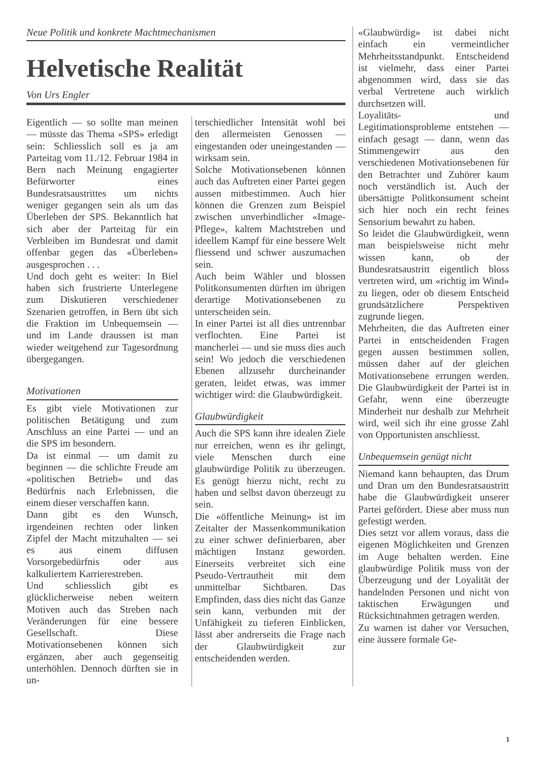Neue Politik und konkrete Machtmechanismen
Helvetische Realität
Von Urs Engler
Eigentlich — so sollte man meinen — müsste das Thema «SPS» erledigt sein: Schliesslich soll es ja am Parteitag vom 11./12. Februar 1984 in Bern nach Meinung engagierter Befürworter eines Bundesratsaustrittes um nichts weniger gegangen sein als um das Überleben der SPS. Bekanntlich hat sich aber der Parteitag für ein Verbleiben im Bundesrat und damit offenbar gegen das «Überleben» ausgesprochen . . .
Und doch geht es weiter: In Biel haben sich frustrierte Unterlegene zum Diskutieren verschiedener Szenarien getroffen, in Bern übt sich die Fraktion im Unbequemsein — und im Lande draussen ist man wieder weitgehend zur Tagesordnung übergegangen.
Motivationen
Es gibt viele Motivationen zur politischen Betätigung und zum Anschluss an eine Partei — und an die SPS im besondern.
Da ist einmal — um damit zu beginnen — die schlichte Freude am «politischen Betrieb» und das Bedürfnis nach Erlebnissen, die einem dieser verschaffen kann.
Dann gibt es den Wunsch, irgendeinen rechten oder linken Zipfel der Macht mitzuhalten — sei es aus einem diffusen Vorsorgebedürfnis oder aus kalkuliertem Karrierestreben.
Und schliesslich gibt es glücklicherweise neben weitern Motiven auch das Streben nach Veränderungen für eine bessere Gesellschaft. Diese Motivationsebenen können sich ergänzen, aber auch gegenseitig unterhöhlen. Dennoch dürften sie in un-
terschiedlicher Intensität wohl bei den allermeisten Genossen — eingestanden oder uneingestanden — wirksam sein.
Solche Motivationsebenen können auch das Auftreten einer Partei gegen aussen mitbestimmen. Auch hier können die Grenzen zum Beispiel zwischen unverbindlicher «Image-Pflege», kaltem Machtstreben und ideellem Kampf für eine bessere Welt fliessend und schwer auszumachen sein.
Auch beim Wähler und blossen Politkonsumenten dürften im übrigen derartige Motivationsebenen zu unterscheiden sein.
In einer Partei ist all dies untrennbar verflochten. Eine Partei ist mancherlei — und sie muss dies auch sein! Wo jedoch die verschiedenen Ebenen allzusehr durcheinander geraten, leidet etwas, was immer wichtiger wird: die Glaubwürdigkeit.
Glaubwürdigkeit
Auch die SPS kann ihre idealen Ziele nur erreichen, wenn es ihr gelingt, viele Menschen durch eine glaubwürdige Politik zu überzeugen. Es genügt hierzu nicht, recht zu haben und selbst davon überzeugt zu sein.
Die «öffentliche Meinung» ist im Zeitalter der Massenkommunikation zu einer schwer definierbaren, aber mächtigen Instanz geworden. Einerseits verbreitet sich eine Pseudo-Vertrautheit mit dem unmittelbar Sichtbaren. Das Empfinden, dass dies nicht das Ganze sein kann, verbunden mit der Unfähigkeit zu tieferen Einblicken, lässt aber andrerseits die Frage nach der Glaubwürdigkeit zur entscheidenden werden.
«Glaubwürdig» ist dabei nicht einfach ein vermeintlicher Mehrheitsstandpunkt. Entscheidend ist vielmehr, dass einer Partei abgenommen wird, dass sie das verbal Vertretene auch wirklich durchsetzen will.
Loyalitäts- und Legitimationsprobleme entstehen — einfach gesagt — dann, wenn das Stimmengewirr aus den verschiedenen Motivationsebenen für den Betrachter und Zuhörer kaum noch verständlich ist. Auch der übersättigte Politkonsument scheint sich hier noch ein recht feines Sensorium bewahrt zu haben.
So leidet die Glaubwürdigkeit, wenn man beispielsweise nicht mehr wissen kann, ob der Bundesratsaustritt eigentlich bloss vertreten wird, um «richtig im Wind» zu liegen, oder ob diesem Entscheid grundsätzlichere Perspektiven zugrunde liegen.
Mehrheiten, die das Auftreten einer Partei in entscheidenden Fragen gegen aussen bestimmen sollen, müssen daher auf der gleichen Motivationsebene errungen werden. Die Glaubwürdigkeit der Partei ist in Gefahr, wenn eine überzeugte Minderheit nur deshalb zur Mehrheit wird, weil sich ihr eine grosse Zahl von Opportunisten anschliesst.
Unbequemsein genügt nicht
Niemand kann behaupten, das Drum und Dran um den Bundesratsaustritt habe die Glaubwürdigkeit unserer Partei gefördert. Diese aber muss nun gefestigt werden.
Dies setzt vor allem voraus, dass die eigenen Möglichkeiten und Grenzen im Auge behalten werden. Eine glaubwürdige Politik muss von der Überzeugung und der Loyalität der handelnden Personen und nicht von taktischen Erwägungen und Rücksichtnahmen getragen werden.
Zu warnen ist daher vor Versuchen, eine äussere formale Ge-
1